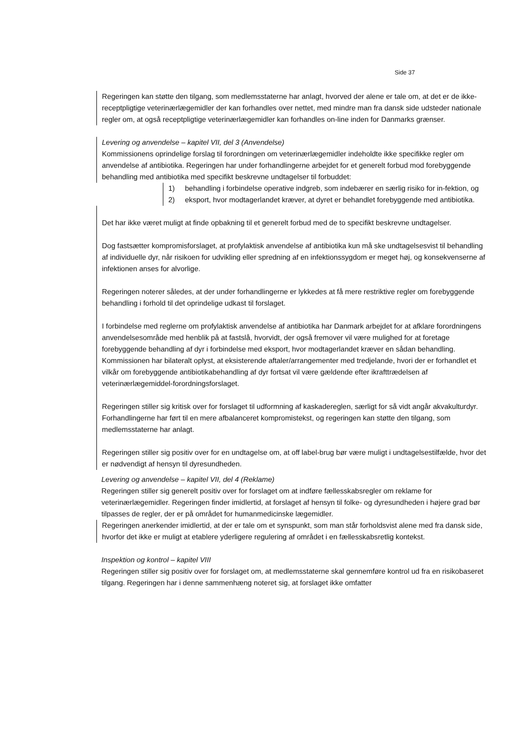Side 37
Regeringen kan støtte den tilgang, som medlemsstaterne har anlagt, hvorved der alene er tale om, at det er de ikke-receptpligtige veterinærlægemidler der kan forhandles over nettet, med mindre man fra dansk side udsteder nationale regler om, at også receptpligtige veterinærlægemidler kan forhandles on-line inden for Danmarks grænser.
Levering og anvendelse – kapitel VII, del 3 (Anvendelse)
Kommissionens oprindelige forslag til forordningen om veterinærlægemidler indeholdte ikke specifikke regler om anvendelse af antibiotika. Regeringen har under forhandlingerne arbejdet for et generelt forbud mod forebyggende behandling med antibiotika med specifikt beskrevne undtagelser til forbuddet:
1) behandling i forbindelse operative indgreb, som indebærer en særlig risiko for in-fektion, og
2) eksport, hvor modtagerlandet kræver, at dyret er behandlet forebyggende med antibiotika.
Det har ikke været muligt at finde opbakning til et generelt forbud med de to specifikt beskrevne undtagelser.
Dog fastsætter kompromisforslaget, at profylaktisk anvendelse af antibiotika kun må ske undtagelsesvist til behandling af individuelle dyr, når risikoen for udvikling eller spredning af en infektionssygdom er meget høj, og konsekvenserne af infektionen anses for alvorlige.
Regeringen noterer således, at der under forhandlingerne er lykkedes at få mere restriktive regler om forebyggende behandling i forhold til det oprindelige udkast til forslaget.
I forbindelse med reglerne om profylaktisk anvendelse af antibiotika har Danmark arbejdet for at afklare forordningens anvendelsesområde med henblik på at fastslå, hvorvidt, der også fremover vil være mulighed for at foretage forebyggende behandling af dyr i forbindelse med eksport, hvor modtagerlandet kræver en sådan behandling. Kommissionen har bilateralt oplyst, at eksisterende aftaler/arrangementer med tredjelande, hvori der er forhandlet et vilkår om forebyggende antibiotikabehandling af dyr fortsat vil være gældende efter ikrafttrædelsen af veterinærlægemiddel-forordningsforslaget.
Regeringen stiller sig kritisk over for forslaget til udformning af kaskadereglen, særligt for så vidt angår akvakulturdyr. Forhandlingerne har ført til en mere afbalanceret kompromistekst, og regeringen kan støtte den tilgang, som medlemsstaterne har anlagt.
Regeringen stiller sig positiv over for en undtagelse om, at off label-brug bør være muligt i undtagelsestilfælde, hvor det er nødvendigt af hensyn til dyresundheden.
Levering og anvendelse – kapitel VII, del 4 (Reklame)
Regeringen stiller sig generelt positiv over for forslaget om at indføre fællesskabsregler om reklame for veterinærlægemidler. Regeringen finder imidlertid, at forslaget af hensyn til folke- og dyresundheden i højere grad bør tilpasses de regler, der er på området for humanmedicinske lægemidler.
Regeringen anerkender imidlertid, at der er tale om et synspunkt, som man står forholdsvist alene med fra dansk side, hvorfor det ikke er muligt at etablere yderligere regulering af området i en fællesskabsretlig kontekst.
Inspektion og kontrol – kapitel VIII
Regeringen stiller sig positiv over for forslaget om, at medlemsstaterne skal gennemføre kontrol ud fra en risikobaseret tilgang. Regeringen har i denne sammenhæng noteret sig, at forslaget ikke omfatter